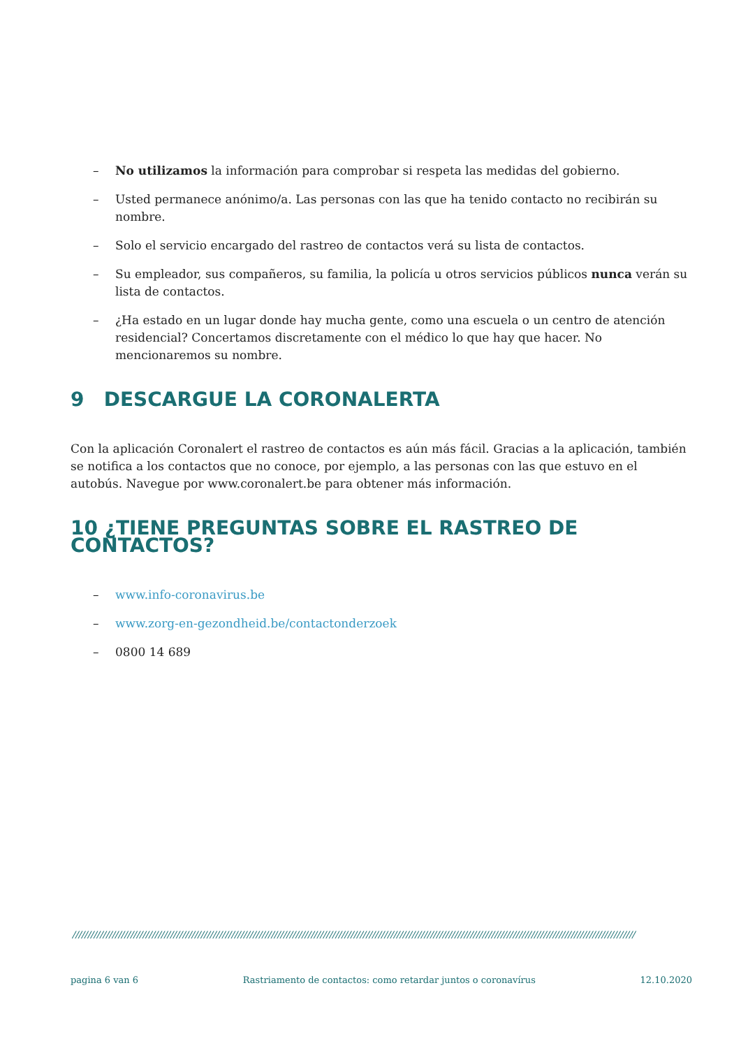– No utilizamos la información para comprobar si respeta las medidas del gobierno.
– Usted permanece anónimo/a. Las personas con las que ha tenido contacto no recibirán su nombre.
– Solo el servicio encargado del rastreo de contactos verá su lista de contactos.
– Su empleador, sus compañeros, su familia, la policía u otros servicios públicos nunca verán su lista de contactos.
– ¿Ha estado en un lugar donde hay mucha gente, como una escuela o un centro de atención residencial? Concertamos discretamente con el médico lo que hay que hacer. No mencionaremos su nombre.
9 DESCARGUE LA CORONALERTA
Con la aplicación Coronalert el rastreo de contactos es aún más fácil. Gracias a la aplicación, también se notifica a los contactos que no conoce, por ejemplo, a las personas con las que estuvo en el autobús. Navegue por www.coronalert.be para obtener más información.
10 ¿TIENE PREGUNTAS SOBRE EL RASTREO DE CONTACTOS?
– www.info-coronavirus.be
– www.zorg-en-gezondheid.be/contactonderzoek
– 0800 14 689
////////////////////////////////////////////////////////////////////////////////////////////////////////////////////////////////////////////////////////////////////////////////////////
pagina 6 van 6 Rastriamento de contactos: como retardar juntos o coronavírus 12.10.2020